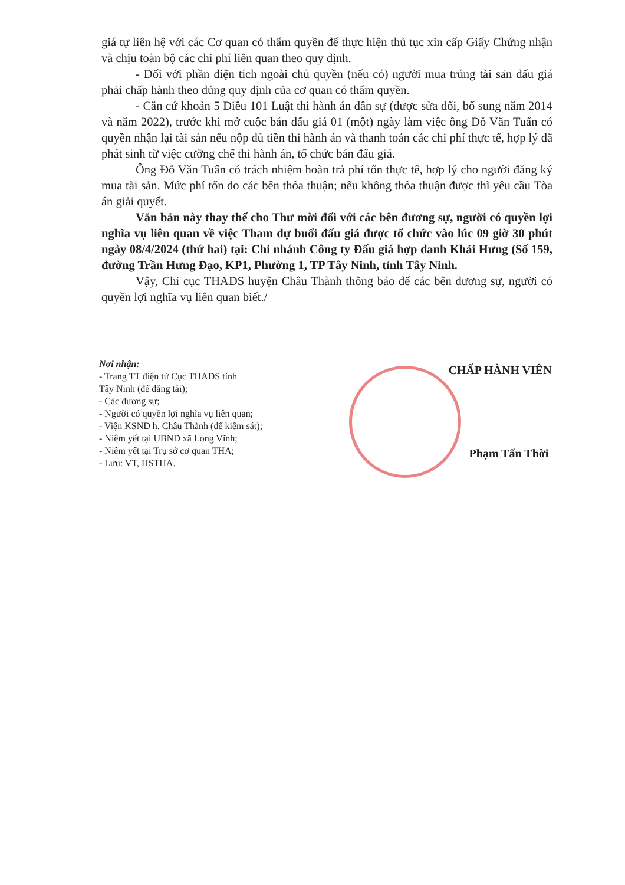giá tự liên hệ với các Cơ quan có thẩm quyền để thực hiện thủ tục xin cấp Giấy Chứng nhận và chịu toàn bộ các chi phí liên quan theo quy định.
- Đối với phần diện tích ngoài chủ quyền (nếu có) người mua trúng tài sản đấu giá phải chấp hành theo đúng quy định của cơ quan có thẩm quyền.
- Căn cứ khoản 5 Điều 101 Luật thi hành án dân sự (được sửa đổi, bổ sung năm 2014 và năm 2022), trước khi mở cuộc bán đấu giá 01 (một) ngày làm việc ông Đỗ Văn Tuấn có quyền nhận lại tài sản nếu nộp đủ tiền thi hành án và thanh toán các chi phí thực tế, hợp lý đã phát sinh từ việc cưỡng chế thi hành án, tổ chức bán đấu giá.
Ông Đỗ Văn Tuấn có trách nhiệm hoàn trả phí tổn thực tế, hợp lý cho người đăng ký mua tài sản. Mức phí tổn do các bên thỏa thuận; nếu không thỏa thuận được thì yêu cầu Tòa án giải quyết.
Văn bản này thay thế cho Thư mời đối với các bên đương sự, người có quyền lợi nghĩa vụ liên quan về việc Tham dự buổi đấu giá được tổ chức vào lúc 09 giờ 30 phút ngày 08/4/2024 (thứ hai) tại: Chi nhánh Công ty Đấu giá hợp danh Khải Hưng (Số 159, đường Trần Hưng Đạo, KP1, Phường 1, TP Tây Ninh, tỉnh Tây Ninh.
Vậy, Chi cục THADS huyện Châu Thành thông báo để các bên đương sự, người có quyền lợi nghĩa vụ liên quan biết./
Nơi nhận:
- Trang TT điện tử Cục THADS tỉnh
Tây Ninh (để đăng tải);
- Các đương sự;
- Người có quyền lợi nghĩa vụ liên quan;
- Viện KSND h. Châu Thành (để kiểm sát);
- Niêm yết tại UBND xã Long Vĩnh;
- Niêm yết tại Trụ sở cơ quan THA;
- Lưu: VT, HSTHA.
CHẤP HÀNH VIÊN
Phạm Tấn Thời